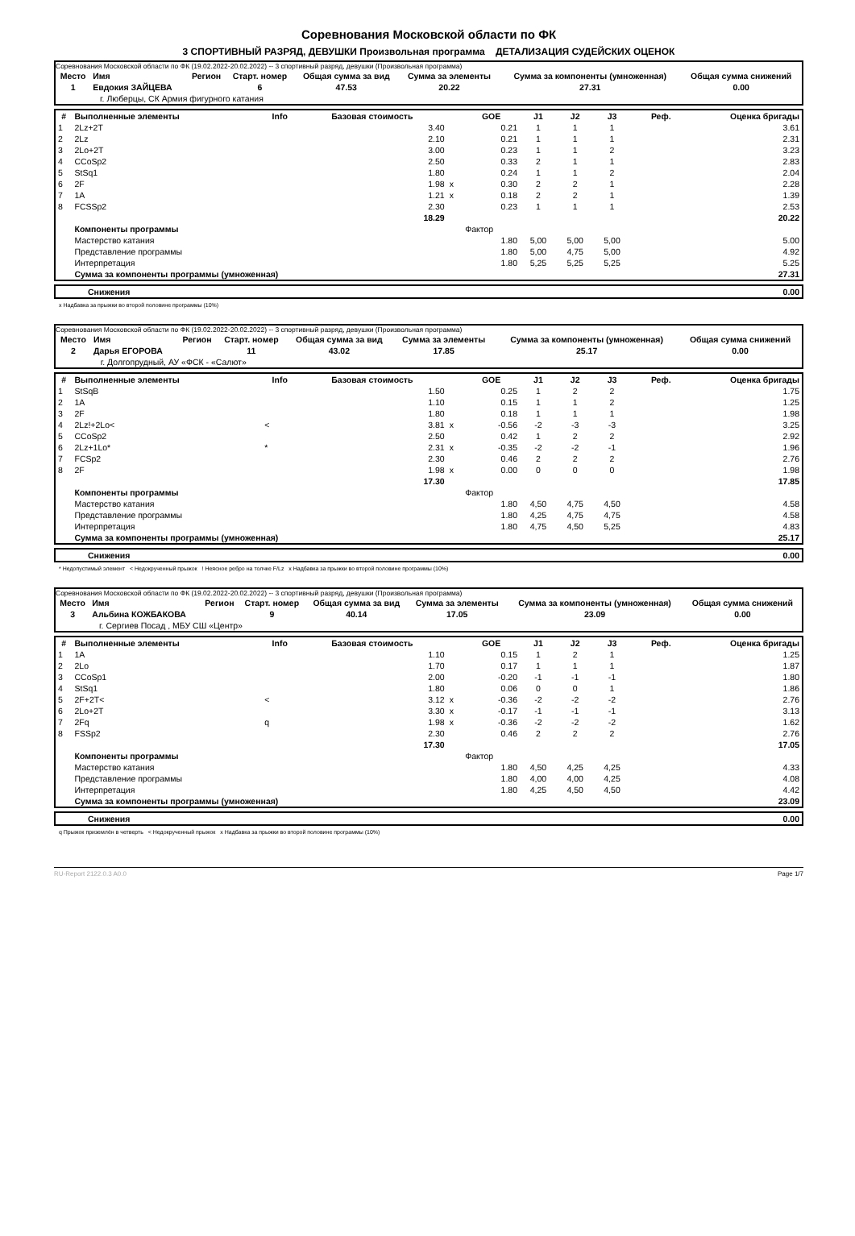Соревнования Московской области по ФК
3 СПОРТИВНЫЙ РАЗРЯД, ДЕВУШКИ Произвольная программа ДЕТАЛИЗАЦИЯ СУДЕЙСКИХ ОЦЕНОК
Соревнования Московской области по ФК (19.02.2022-20.02.2022) -- 3 спортивный разряд, девушки (Произвольная программа)
| Место | Имя | Регион | Старт. номер | Общая сумма за вид | Сумма за элементы | Сумма за компоненты (умноженная) | Общая сумма снижений |
| --- | --- | --- | --- | --- | --- | --- | --- |
| 1 | Евдокия ЗАЙЦЕВА | | 6 | 47.53 | 20.22 | 27.31 | 0.00 |
| | г. Люберцы, СК Армия фигурного катания | | | | | | |
| # | Выполненные элементы | Info | Базовая стоимость | | GOE | J1 | J2 | J3 | Реф. | Оценка бригады |
| --- | --- | --- | --- | --- | --- | --- | --- | --- | --- | --- |
| 1 | 2Lz+2T | | 3.40 | | 0.21 | 1 | 1 | 1 | | 3.61 |
| 2 | 2Lz | | 2.10 | | 0.21 | 1 | 1 | 1 | | 2.31 |
| 3 | 2Lo+2T | | 3.00 | | 0.23 | 1 | 1 | 2 | | 3.23 |
| 4 | CCoSp2 | | 2.50 | | 0.33 | 2 | 1 | 1 | | 2.83 |
| 5 | StSq1 | | 1.80 | | 0.24 | 1 | 1 | 2 | | 2.04 |
| 6 | 2F | | 1.98 | x | 0.30 | 2 | 2 | 1 | | 2.28 |
| 7 | 1A | | 1.21 | x | 0.18 | 2 | 2 | 1 | | 1.39 |
| 8 | FCSSp2 | | 2.30 | | 0.23 | 1 | 1 | 1 | | 2.53 |
| | | | 18.29 | | | | | | | 20.22 |
| | Компоненты программы | | | | Фактор | | | | | |
| | Мастерство катания | | | | 1.80 | 5,00 | 5,00 | 5,00 | | 5.00 |
| | Представление программы | | | | 1.80 | 5,00 | 4,75 | 5,00 | | 4.92 |
| | Интерпретация | | | | 1.80 | 5,25 | 5,25 | 5,25 | | 5.25 |
| | Сумма за компоненты программы (умноженная) | | | | | | | | | 27.31 |
| Снижения | 0.00 |
x Надбавка за прыжки во второй половине программы (10%)
Соревнования Московской области по ФК (19.02.2022-20.02.2022) -- 3 спортивный разряд, девушки (Произвольная программа)
| Место | Имя | Регион | Старт. номер | Общая сумма за вид | Сумма за элементы | Сумма за компоненты (умноженная) | Общая сумма снижений |
| --- | --- | --- | --- | --- | --- | --- | --- |
| 2 | Дарья ЕГОРОВА | | 11 | 43.02 | 17.85 | 25.17 | 0.00 |
| | г. Долгопрудный, АУ «ФСК - «Салют» | | | | | | |
| # | Выполненные элементы | Info | Базовая стоимость | | GOE | J1 | J2 | J3 | Реф. | Оценка бригады |
| --- | --- | --- | --- | --- | --- | --- | --- | --- | --- | --- |
| 1 | StSqB | | 1.50 | | 0.25 | 1 | 2 | 2 | | 1.75 |
| 2 | 1A | | 1.10 | | 0.15 | 1 | 1 | 2 | | 1.25 |
| 3 | 2F | | 1.80 | | 0.18 | 1 | 1 | 1 | | 1.98 |
| 4 | 2Lz!+2Lo< | < | 3.81 | x | -0.56 | -2 | -3 | -3 | | 3.25 |
| 5 | CCoSp2 | | 2.50 | | 0.42 | 1 | 2 | 2 | | 2.92 |
| 6 | 2Lz+1Lo* | * | 2.31 | x | -0.35 | -2 | -2 | -1 | | 1.96 |
| 7 | FCSp2 | | 2.30 | | 0.46 | 2 | 2 | 2 | | 2.76 |
| 8 | 2F | | 1.98 | x | 0.00 | 0 | 0 | 0 | | 1.98 |
| | | | 17.30 | | | | | | | 17.85 |
| | Компоненты программы | | | | Фактор | | | | | |
| | Мастерство катания | | | | 1.80 | 4,50 | 4,75 | 4,50 | | 4.58 |
| | Представление программы | | | | 1.80 | 4,25 | 4,75 | 4,75 | | 4.58 |
| | Интерпретация | | | | 1.80 | 4,75 | 4,50 | 5,25 | | 4.83 |
| | Сумма за компоненты программы (умноженная) | | | | | | | | | 25.17 |
| Снижения | 0.00 |
* Недопустимый элемент < Недокрученный прыжок ! Неясное ребро на толчке F/Lz x Надбавка за прыжки во второй половине программы (10%)
Соревнования Московской области по ФК (19.02.2022-20.02.2022) -- 3 спортивный разряд, девушки (Произвольная программа)
| Место | Имя | Регион | Старт. номер | Общая сумма за вид | Сумма за элементы | Сумма за компоненты (умноженная) | Общая сумма снижений |
| --- | --- | --- | --- | --- | --- | --- | --- |
| 3 | Альбина КОЖБАКОВА | | 9 | 40.14 | 17.05 | 23.09 | 0.00 |
| | г. Сергиев Посад , МБУ СШ «Центр» | | | | | | |
| # | Выполненные элементы | Info | Базовая стоимость | | GOE | J1 | J2 | J3 | Реф. | Оценка бригады |
| --- | --- | --- | --- | --- | --- | --- | --- | --- | --- | --- |
| 1 | 1A | | 1.10 | | 0.15 | 1 | 2 | 1 | | 1.25 |
| 2 | 2Lo | | 1.70 | | 0.17 | 1 | 1 | 1 | | 1.87 |
| 3 | CCoSp1 | | 2.00 | | -0.20 | -1 | -1 | -1 | | 1.80 |
| 4 | StSq1 | | 1.80 | | 0.06 | 0 | 0 | 1 | | 1.86 |
| 5 | 2F+2T< | < | 3.12 | x | -0.36 | -2 | -2 | -2 | | 2.76 |
| 6 | 2Lo+2T | | 3.30 | x | -0.17 | -1 | -1 | -1 | | 3.13 |
| 7 | 2Fq | q | 1.98 | x | -0.36 | -2 | -2 | -2 | | 1.62 |
| 8 | FSSp2 | | 2.30 | | 0.46 | 2 | 2 | 2 | | 2.76 |
| | | | 17.30 | | | | | | | 17.05 |
| | Компоненты программы | | | | Фактор | | | | | |
| | Мастерство катания | | | | 1.80 | 4,50 | 4,25 | 4,25 | | 4.33 |
| | Представление программы | | | | 1.80 | 4,00 | 4,00 | 4,25 | | 4.08 |
| | Интерпретация | | | | 1.80 | 4,25 | 4,50 | 4,50 | | 4.42 |
| | Сумма за компоненты программы (умноженная) | | | | | | | | | 23.09 |
| Снижения | 0.00 |
q Прыжок приземлён в четверть < Недокрученный прыжок x Надбавка за прыжки во второй половине программы (10%)
RU-Report 2122.0.3 A0.0 Page 1/7